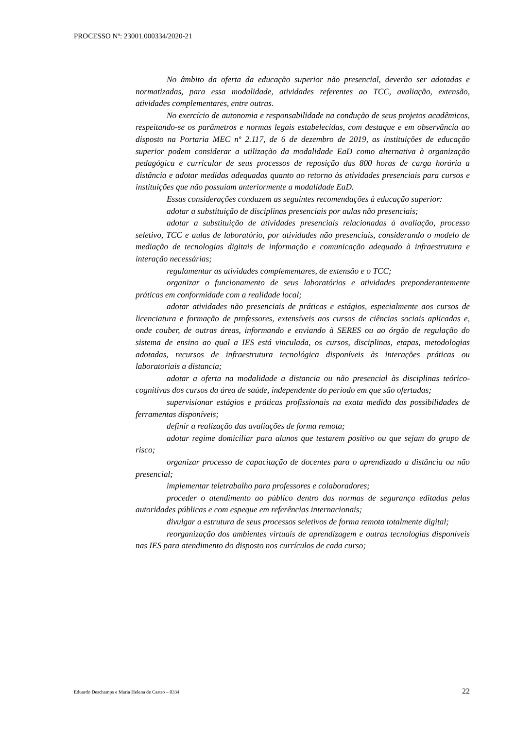PROCESSO Nº: 23001.000334/2020-21
No âmbito da oferta da educação superior não presencial, deverão ser adotadas e normatizadas, para essa modalidade, atividades referentes ao TCC, avaliação, extensão, atividades complementares, entre outras.
No exercício de autonomia e responsabilidade na condução de seus projetos acadêmicos, respeitando-se os parâmetros e normas legais estabelecidas, com destaque e em observância ao disposto na Portaria MEC nº 2.117, de 6 de dezembro de 2019, as instituições de educação superior podem considerar a utilização da modalidade EaD como alternativa à organização pedagógica e curricular de seus processos de reposição das 800 horas de carga horária a distância e adotar medidas adequadas quanto ao retorno às atividades presenciais para cursos e instituições que não possuíam anteriormente a modalidade EaD.
Essas considerações conduzem as seguintes recomendações à educação superior:
adotar a substituição de disciplinas presenciais por aulas não presenciais;
adotar a substituição de atividades presenciais relacionadas à avaliação, processo seletivo, TCC e aulas de laboratório, por atividades não presenciais, considerando o modelo de mediação de tecnologias digitais de informação e comunicação adequado à infraestrutura e interação necessárias;
regulamentar as atividades complementares, de extensão e o TCC;
organizar o funcionamento de seus laboratórios e atividades preponderantemente práticas em conformidade com a realidade local;
adotar atividades não presenciais de práticas e estágios, especialmente aos cursos de licenciatura e formação de professores, extensíveis aos cursos de ciências sociais aplicadas e, onde couber, de outras áreas, informando e enviando à SERES ou ao órgão de regulação do sistema de ensino ao qual a IES está vinculada, os cursos, disciplinas, etapas, metodologias adotadas, recursos de infraestrutura tecnológica disponíveis às interações práticas ou laboratoriais a distancia;
adotar a oferta na modalidade a distancia ou não presencial às disciplinas teórico-cognitivas dos cursos da área de saúde, independente do período em que são ofertadas;
supervisionar estágios e práticas profissionais na exata medida das possibilidades de ferramentas disponíveis;
definir a realização das avaliações de forma remota;
adotar regime domiciliar para alunos que testarem positivo ou que sejam do grupo de risco;
organizar processo de capacitação de docentes para o aprendizado a distância ou não presencial;
implementar teletrabalho para professores e colaboradores;
proceder o atendimento ao público dentro das normas de segurança editadas pelas autoridades públicas e com espeque em referências internacionais;
divulgar a estrutura de seus processos seletivos de forma remota totalmente digital;
reorganização dos ambientes virtuais de aprendizagem e outras tecnologias disponíveis nas IES para atendimento do disposto nos currículos de cada curso;
Eduardo Deschamps e Maria Helena de Castro – 0334 22